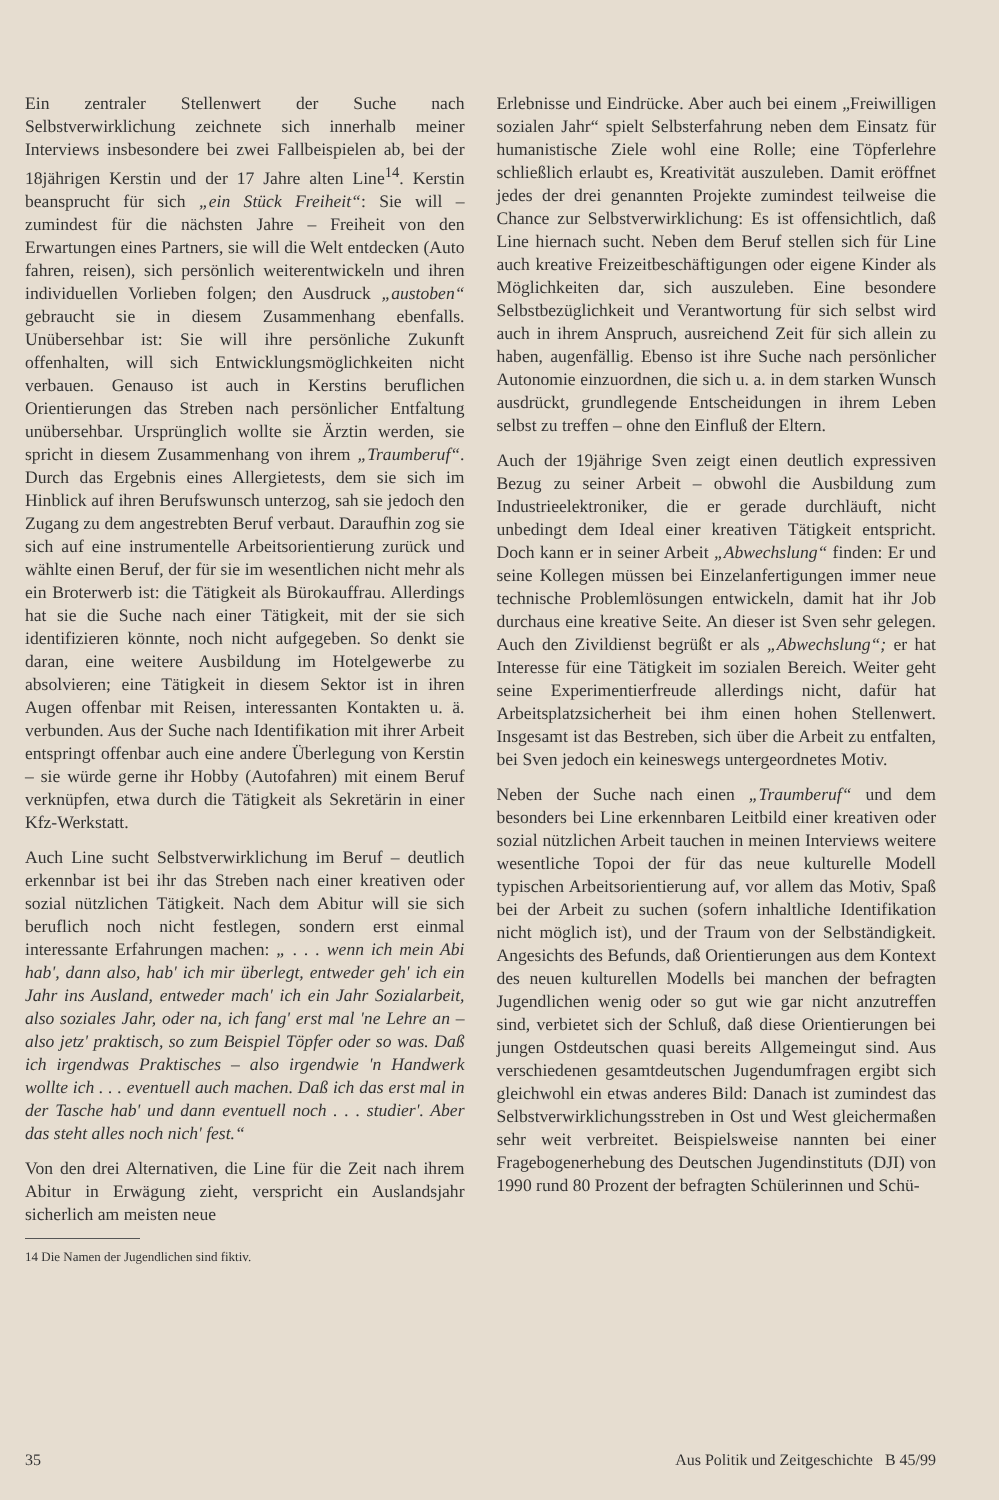Ein zentraler Stellenwert der Suche nach Selbstverwirklichung zeichnete sich innerhalb meiner Interviews insbesondere bei zwei Fallbeispielen ab, bei der 18jährigen Kerstin und der 17 Jahre alten Line<sup>14</sup>. Kerstin beansprucht für sich „ein Stück Freiheit“: Sie will – zumindest für die nächsten Jahre – Freiheit von den Erwartungen eines Partners, sie will die Welt entdecken (Auto fahren, reisen), sich persönlich weiterentwickeln und ihren individuellen Vorlieben folgen; den Ausdruck „austoben“ gebraucht sie in diesem Zusammenhang ebenfalls. Unübersehbar ist: Sie will ihre persönliche Zukunft offenhalten, will sich Entwicklungsmöglichkeiten nicht verbauen. Genauso ist auch in Kerstins beruflichen Orientierungen das Streben nach persönlicher Entfaltung unübersehbar. Ursprünglich wollte sie Ärztin werden, sie spricht in diesem Zusammenhang von ihrem „Traumberuf“. Durch das Ergebnis eines Allergietests, dem sie sich im Hinblick auf ihren Berufswunsch unterzog, sah sie jedoch den Zugang zu dem angestrebten Beruf verbaut. Daraufhin zog sie sich auf eine instrumentelle Arbeitsorientierung zurück und wählte einen Beruf, der für sie im wesentlichen nicht mehr als ein Broterwerb ist: die Tätigkeit als Bürokauffrau. Allerdings hat sie die Suche nach einer Tätigkeit, mit der sie sich identifizieren könnte, noch nicht aufgegeben. So denkt sie daran, eine weitere Ausbildung im Hotelgewerbe zu absolvieren; eine Tätigkeit in diesem Sektor ist in ihren Augen offenbar mit Reisen, interessanten Kontakten u. ä. verbunden. Aus der Suche nach Identifikation mit ihrer Arbeit entspringt offenbar auch eine andere Überlegung von Kerstin – sie würde gerne ihr Hobby (Autofahren) mit einem Beruf verknüpfen, etwa durch die Tätigkeit als Sekretärin in einer Kfz-Werkstatt.
Auch Line sucht Selbstverwirklichung im Beruf – deutlich erkennbar ist bei ihr das Streben nach einer kreativen oder sozial nützlichen Tätigkeit. Nach dem Abitur will sie sich beruflich noch nicht festlegen, sondern erst einmal interessante Erfahrungen machen: „ . . . wenn ich mein Abi hab', dann also, hab' ich mir überlegt, entweder geh' ich ein Jahr ins Ausland, entweder mach' ich ein Jahr Sozialarbeit, also soziales Jahr, oder na, ich fang' erst mal 'ne Lehre an – also jetz' praktisch, so zum Beispiel Töpfer oder so was. Daß ich irgendwas Praktisches – also irgendwie 'n Handwerk wollte ich . . . eventuell auch machen. Daß ich das erst mal in der Tasche hab' und dann eventuell noch . . . studier'. Aber das steht alles noch nich' fest.“
Von den drei Alternativen, die Line für die Zeit nach ihrem Abitur in Erwägung zieht, verspricht ein Auslandsjahr sicherlich am meisten neue
14 Die Namen der Jugendlichen sind fiktiv.
Erlebnisse und Eindrücke. Aber auch bei einem „Freiwilligen sozialen Jahr“ spielt Selbsterfahrung neben dem Einsatz für humanistische Ziele wohl eine Rolle; eine Töpferlehre schließlich erlaubt es, Kreativität auszuleben. Damit eröffnet jedes der drei genannten Projekte zumindest teilweise die Chance zur Selbstverwirklichung: Es ist offensichtlich, daß Line hiernach sucht. Neben dem Beruf stellen sich für Line auch kreative Freizeitbeschäftigungen oder eigene Kinder als Möglichkeiten dar, sich auszuleben. Eine besondere Selbstbezüglichkeit und Verantwortung für sich selbst wird auch in ihrem Anspruch, ausreichend Zeit für sich allein zu haben, augenfällig. Ebenso ist ihre Suche nach persönlicher Autonomie einzuordnen, die sich u. a. in dem starken Wunsch ausdrückt, grundlegende Entscheidungen in ihrem Leben selbst zu treffen – ohne den Einfluß der Eltern.
Auch der 19jährige Sven zeigt einen deutlich expressiven Bezug zu seiner Arbeit – obwohl die Ausbildung zum Industrieelektroniker, die er gerade durchläuft, nicht unbedingt dem Ideal einer kreativen Tätigkeit entspricht. Doch kann er in seiner Arbeit „Abwechslung“ finden: Er und seine Kollegen müssen bei Einzelanfertigungen immer neue technische Problemlösungen entwickeln, damit hat ihr Job durchaus eine kreative Seite. An dieser ist Sven sehr gelegen. Auch den Zivildienst begrüßt er als „Abwechslung“; er hat Interesse für eine Tätigkeit im sozialen Bereich. Weiter geht seine Experimentierfreude allerdings nicht, dafür hat Arbeitsplatzsicherheit bei ihm einen hohen Stellenwert. Insgesamt ist das Bestreben, sich über die Arbeit zu entfalten, bei Sven jedoch ein keineswegs untergeordnetes Motiv.
Neben der Suche nach einen „Traumberuf“ und dem besonders bei Line erkennbaren Leitbild einer kreativen oder sozial nützlichen Arbeit tauchen in meinen Interviews weitere wesentliche Topoi der für das neue kulturelle Modell typischen Arbeitsorientierung auf, vor allem das Motiv, Spaß bei der Arbeit zu suchen (sofern inhaltliche Identifikation nicht möglich ist), und der Traum von der Selbständigkeit. Angesichts des Befunds, daß Orientierungen aus dem Kontext des neuen kulturellen Modells bei manchen der befragten Jugendlichen wenig oder so gut wie gar nicht anzutreffen sind, verbietet sich der Schluß, daß diese Orientierungen bei jungen Ostdeutschen quasi bereits Allgemeingut sind. Aus verschiedenen gesamtdeutschen Jugendumfragen ergibt sich gleichwohl ein etwas anderes Bild: Danach ist zumindest das Selbstverwirklichungsstreben in Ost und West gleichermaßen sehr weit verbreitet. Beispielsweise nannten bei einer Fragebogenerhebung des Deutschen Jugendinstituts (DJI) von 1990 rund 80 Prozent der befragten Schülerinnen und Schü-
35 Aus Politik und Zeitgeschichte B 45/99